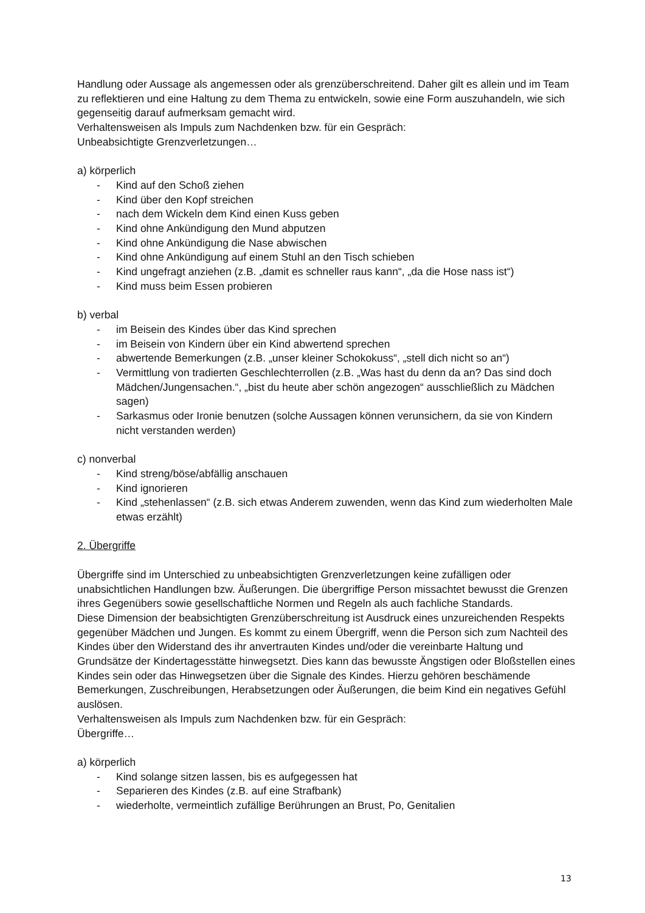Handlung oder Aussage als angemessen oder als grenzüberschreitend. Daher gilt es allein und im Team zu reflektieren und eine Haltung zu dem Thema zu entwickeln, sowie eine Form auszuhandeln, wie sich gegenseitig darauf aufmerksam gemacht wird.
Verhaltensweisen als Impuls zum Nachdenken bzw. für ein Gespräch:
Unbeabsichtigte Grenzverletzungen…
a) körperlich
- Kind auf den Schoß ziehen
- Kind über den Kopf streichen
- nach dem Wickeln dem Kind einen Kuss geben
- Kind ohne Ankündigung den Mund abputzen
- Kind ohne Ankündigung die Nase abwischen
- Kind ohne Ankündigung auf einem Stuhl an den Tisch schieben
- Kind ungefragt anziehen (z.B. „damit es schneller raus kann“, „da die Hose nass ist“)
- Kind muss beim Essen probieren
b) verbal
- im Beisein des Kindes über das Kind sprechen
- im Beisein von Kindern über ein Kind abwertend sprechen
- abwertende Bemerkungen (z.B. „unser kleiner Schokokuss“, „stell dich nicht so an“)
- Vermittlung von tradierten Geschlechterrollen (z.B. „Was hast du denn da an? Das sind doch Mädchen/Jungensachen.“, „bist du heute aber schön angezogen“ ausschließlich zu Mädchen sagen)
- Sarkasmus oder Ironie benutzen (solche Aussagen können verunsichern, da sie von Kindern nicht verstanden werden)
c) nonverbal
- Kind streng/böse/abfällig anschauen
- Kind ignorieren
- Kind „stehenlassen“ (z.B. sich etwas Anderem zuwenden, wenn das Kind zum wiederholten Male etwas erzählt)
2. Übergriffe
Übergriffe sind im Unterschied zu unbeabsichtigten Grenzverletzungen keine zufälligen oder unabsichtlichen Handlungen bzw. Äußerungen. Die übergriffige Person missachtet bewusst die Grenzen ihres Gegenübers sowie gesellschaftliche Normen und Regeln als auch fachliche Standards.
Diese Dimension der beabsichtigten Grenzüberschreitung ist Ausdruck eines unzureichenden Respekts gegenüber Mädchen und Jungen. Es kommt zu einem Übergriff, wenn die Person sich zum Nachteil des Kindes über den Widerstand des ihr anvertrauten Kindes und/oder die vereinbarte Haltung und Grundsätze der Kindertagesstätte hinwegsetzt. Dies kann das bewusste Ängstigen oder Bloßstellen eines Kindes sein oder das Hinwegsetzen über die Signale des Kindes. Hierzu gehören beschämende Bemerkungen, Zuschreibungen, Herabsetzungen oder Äußerungen, die beim Kind ein negatives Gefühl auslösen.
Verhaltensweisen als Impuls zum Nachdenken bzw. für ein Gespräch:
Übergriffe…
a) körperlich
- Kind solange sitzen lassen, bis es aufgegessen hat
- Separieren des Kindes (z.B. auf eine Strafbank)
- wiederholte, vermeintlich zufällige Berührungen an Brust, Po, Genitalien
13